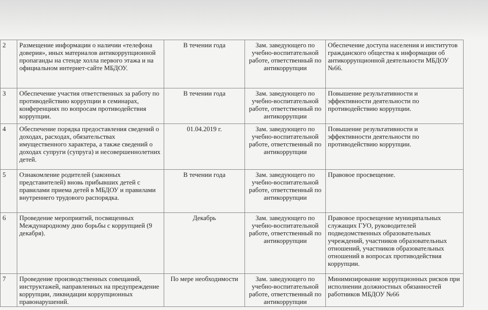| 2 | Размещение информации о наличии «телефона доверия», иных материалов антикоррупционной пропаганды на стенде холла первого этажа и на официальном интернет-сайте МБДОУ. | В течении года | Зам. заведующего по учебно-воспитательной работе, ответственный по антикоррупции | Обеспечение доступа населения и институтов гражданского общества к информации об антикоррупционной деятельности МБДОУ №66. |
| 3 | Обеспечение участия ответственных за работу по противодействию коррупции в семинарах, конференциях по вопросам противодействия коррупции. | В течении года | Зам. заведующего по учебно-воспитательной работе, ответственный по антикоррупции | Повышение результативности и эффективности деятельности по противодействию коррупции. |
| 4 | Обеспечение порядка предоставления сведений о доходах, расходах, обязательствах имущественного характера, а также сведений о доходах супруги (супруга) и несовершеннолетних детей. | 01.04.2019 г. | Зам. заведующего по учебно-воспитательной работе, ответственный по антикоррупции | Повышение результативности и эффективности деятельности по противодействию коррупции. |
| 5 | Ознакомление родителей (законных представителей) вновь прибывших детей с правилами приема детей в МБДОУ и правилами внутреннего трудового распорядка. | В течении года | Зам. заведующего по учебно-воспитательной работе, ответственный по антикоррупции | Правовое просвещение. |
| 6 | Проведение мероприятий, посвященных Международному дню борьбы с коррупцией (9 декабря). | Декабрь | Зам. заведующего по учебно-воспитательной работе, ответственный по антикоррупции | Правовое просвещение муниципальных служащих ГУО, руководителей подведомственных образовательных учреждений, участников образовательных отношений, участников образовательных отношений в вопросах противодействия коррупции. |
| 7 | Проведение производственных совещаний, инструктажей, направленных на предупреждение коррупции, ликвидации коррупционных правонарушений. | По мере необходимости | Зам. заведующего по учебно-воспитательной работе, ответственный по антикоррупции | Минимизирование коррупционных рисков при исполнении должностных обязанностей работников МБДОУ №66 |